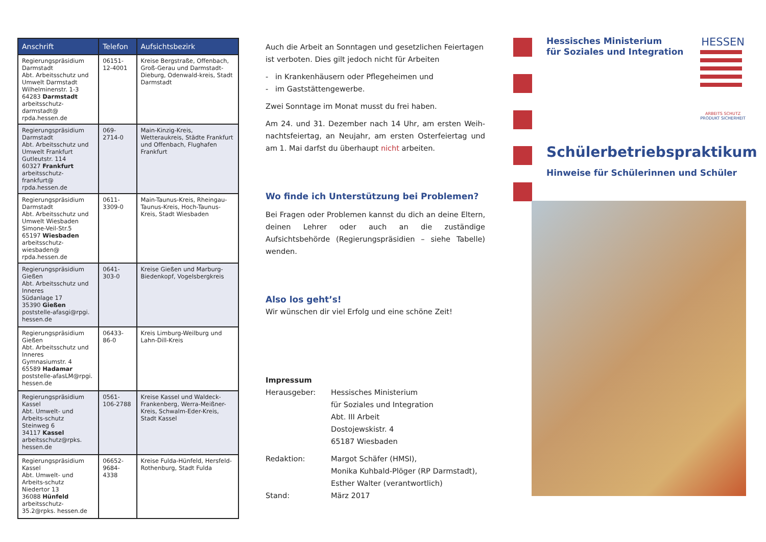| Anschrift | Telefon | Aufsichtsbezirk |
| --- | --- | --- |
| Regierungspräsidium Darmstadt Abt. Arbeitsschutz und Umwelt Darmstadt Wilhelminenstr. 1-3 64283 Darmstadt arbeitsschutz-darmstadt@ rpda.hessen.de | 06151-12-4001 | Kreise Bergstraße, Offenbach, Groß-Gerau und Darmstadt-Dieburg, Odenwald-kreis, Stadt Darmstadt |
| Regierungspräsidium Darmstadt Abt. Arbeitsschutz und Umwelt Frankfurt Gutleutstr. 114 60327 Frankfurt arbeitsschutz-frankfurt@ rpda.hessen.de | 069-2714-0 | Main-Kinzig-Kreis, Wetteraukreis, Städte Frankfurt und Offenbach, Flughafen Frankfurt |
| Regierungspräsidium Darmstadt Abt. Arbeitsschutz und Umwelt Wiesbaden Simone-Veil-Str.5 65197 Wiesbaden arbeitsschutz-wiesbaden@ rpda.hessen.de | 0611-3309-0 | Main-Taunus-Kreis, Rheingau-Taunus-Kreis, Hoch-Taunus-Kreis, Stadt Wiesbaden |
| Regierungspräsidium Gießen Abt. Arbeitsschutz und Inneres Südanlage 17 35390 Gießen poststelle-afasgi@rpgi. hessen.de | 0641-303-0 | Kreise Gießen und Marburg-Biedenkopf, Vogelsbergkreis |
| Regierungspräsidium Gießen Abt. Arbeitsschutz und Inneres Gymnasiumstr. 4 65589 Hadamar poststelle-afasLM@rpgi. hessen.de | 06433-86-0 | Kreis Limburg-Weilburg und Lahn-Dill-Kreis |
| Regierungspräsidium Kassel Abt. Umwelt- und Arbeits-schutz Steinweg 6 34117 Kassel arbeitsschutz@rpks. hessen.de | 0561-106-2788 | Kreise Kassel und Waldeck-Frankenberg, Werra-Meißner-Kreis, Schwalm-Eder-Kreis, Stadt Kassel |
| Regierungspräsidium Kassel Abt. Umwelt- und Arbeits-schutz Niedertor 13 36088 Hünfeld arbeitsschutz-35.2@rpks. hessen.de | 06652-9684-4338 | Kreise Fulda-Hünfeld, Hersfeld-Rothenburg, Stadt Fulda |
Auch die Arbeit an Sonntagen und gesetzlichen Feiertagen ist verboten. Dies gilt jedoch nicht für Arbeiten
- in Krankenhäusern oder Pflegeheimen und
- im Gaststättengewerbe.
Zwei Sonntage im Monat musst du frei haben.
Am 24. und 31. Dezember nach 14 Uhr, am ersten Weih-nachtsfeiertag, an Neujahr, am ersten Osterfeiertag und am 1. Mai darfst du überhaupt nicht arbeiten.
Wo finde ich Unterstützung bei Problemen?
Bei Fragen oder Problemen kannst du dich an deine Eltern, deinen Lehrer oder auch an die zuständige Aufsichtsbehörde (Regierungspräsidien – siehe Tabelle) wenden.
Also los geht’s!
Wir wünschen dir viel Erfolg und eine schöne Zeit!
Impressum
| Herausgeber: | Hessisches Ministerium für Soziales und Integration Abt. III Arbeit Dostojewskistr. 4 65187 Wiesbaden |
| Redaktion: | Margot Schäfer (HMSI), Monika Kuhbald-Plöger (RP Darmstadt), Esther Walter (verantwortlich) |
| Stand: | März 2017 |
Hessisches Ministerium
für Soziales und Integration
HESSEN
ARBEITS SCHUTZ
PRODUKT SICHERHEIT
Schülerbetriebspraktikum
Hinweise für Schülerinnen und Schüler